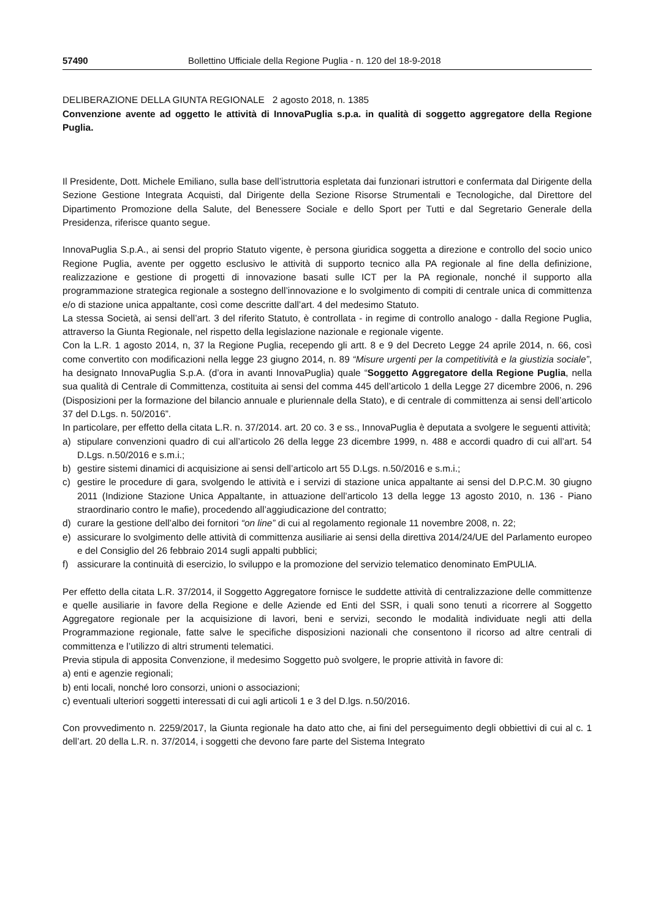57490 Bollettino Ufficiale della Regione Puglia - n. 120 del 18-9-2018
DELIBERAZIONE DELLA GIUNTA REGIONALE 2 agosto 2018, n. 1385
Convenzione avente ad oggetto le attività di InnovaPuglia s.p.a. in qualità di soggetto aggregatore della Regione Puglia.
Il Presidente, Dott. Michele Emiliano, sulla base dell’istruttoria espletata dai funzionari istruttori e confermata dal Dirigente della Sezione Gestione Integrata Acquisti, dal Dirigente della Sezione Risorse Strumentali e Tecnologiche, dal Direttore del Dipartimento Promozione della Salute, del Benessere Sociale e dello Sport per Tutti e dal Segretario Generale della Presidenza, riferisce quanto segue.
InnovaPuglia S.p.A., ai sensi del proprio Statuto vigente, è persona giuridica soggetta a direzione e controllo del socio unico Regione Puglia, avente per oggetto esclusivo le attività di supporto tecnico alla PA regionale al fine della definizione, realizzazione e gestione di progetti di innovazione basati sulle ICT per la PA regionale, nonché il supporto alla programmazione strategica regionale a sostegno dell’innovazione e lo svolgimento di compiti di centrale unica di committenza e/o di stazione unica appaltante, così come descritte dall’art. 4 del medesimo Statuto.
La stessa Società, ai sensi dell’art. 3 del riferito Statuto, è controllata - in regime di controllo analogo - dalla Regione Puglia, attraverso la Giunta Regionale, nel rispetto della legislazione nazionale e regionale vigente.
Con la L.R. 1 agosto 2014, n, 37 la Regione Puglia, recependo gli artt. 8 e 9 del Decreto Legge 24 aprile 2014, n. 66, così come convertito con modificazioni nella legge 23 giugno 2014, n. 89 “Misure urgenti per la competitività e la giustizia sociale”, ha designato InnovaPuglia S.p.A. (d’ora in avanti InnovaPuglia) quale “Soggetto Aggregatore della Regione Puglia, nella sua qualità di Centrale di Committenza, costituita ai sensi del comma 445 dell’articolo 1 della Legge 27 dicembre 2006, n. 296 (Disposizioni per la formazione del bilancio annuale e pluriennale della Stato), e di centrale di committenza ai sensi dell’articolo 37 del D.Lgs. n. 50/2016”.
In particolare, per effetto della citata L.R. n. 37/2014. art. 20 co. 3 e ss., InnovaPuglia è deputata a svolgere le seguenti attività;
a) stipulare convenzioni quadro di cui all’articolo 26 della legge 23 dicembre 1999, n. 488 e accordi quadro di cui all’art. 54 D.Lgs. n.50/2016 e s.m.i.;
b) gestire sistemi dinamici di acquisizione ai sensi dell’articolo art 55 D.Lgs. n.50/2016 e s.m.i.;
c) gestire le procedure di gara, svolgendo le attività e i servizi di stazione unica appaltante ai sensi del D.P.C.M. 30 giugno 2011 (Indizione Stazione Unica Appaltante, in attuazione dell’articolo 13 della legge 13 agosto 2010, n. 136 - Piano straordinario contro le mafie), procedendo all’aggiudicazione del contratto;
d) curare la gestione dell’albo dei fornitori “on line” di cui al regolamento regionale 11 novembre 2008, n. 22;
e) assicurare lo svolgimento delle attività di committenza ausiliarie ai sensi della direttiva 2014/24/UE del Parlamento europeo e del Consiglio del 26 febbraio 2014 sugli appalti pubblici;
f) assicurare la continuità di esercizio, lo sviluppo e la promozione del servizio telematico denominato EmPULIA.
Per effetto della citata L.R. 37/2014, il Soggetto Aggregatore fornisce le suddette attività di centralizzazione delle committenze e quelle ausiliarie in favore della Regione e delle Aziende ed Enti del SSR, i quali sono tenuti a ricorrere al Soggetto Aggregatore regionale per la acquisizione di lavori, beni e servizi, secondo le modalità individuate negli atti della Programmazione regionale, fatte salve le specifiche disposizioni nazionali che consentono il ricorso ad altre centrali di committenza e l’utilizzo di altri strumenti telematici.
Previa stipula di apposita Convenzione, il medesimo Soggetto può svolgere, le proprie attività in favore di:
a) enti e agenzie regionali;
b) enti locali, nonché loro consorzi, unioni o associazioni;
c) eventuali ulteriori soggetti interessati di cui agli articoli 1 e 3 del D.lgs. n.50/2016.
Con provvedimento n. 2259/2017, la Giunta regionale ha dato atto che, ai fini del perseguimento degli obbiettivi di cui al c. 1 dell’art. 20 della L.R. n. 37/2014, i soggetti che devono fare parte del Sistema Integrato